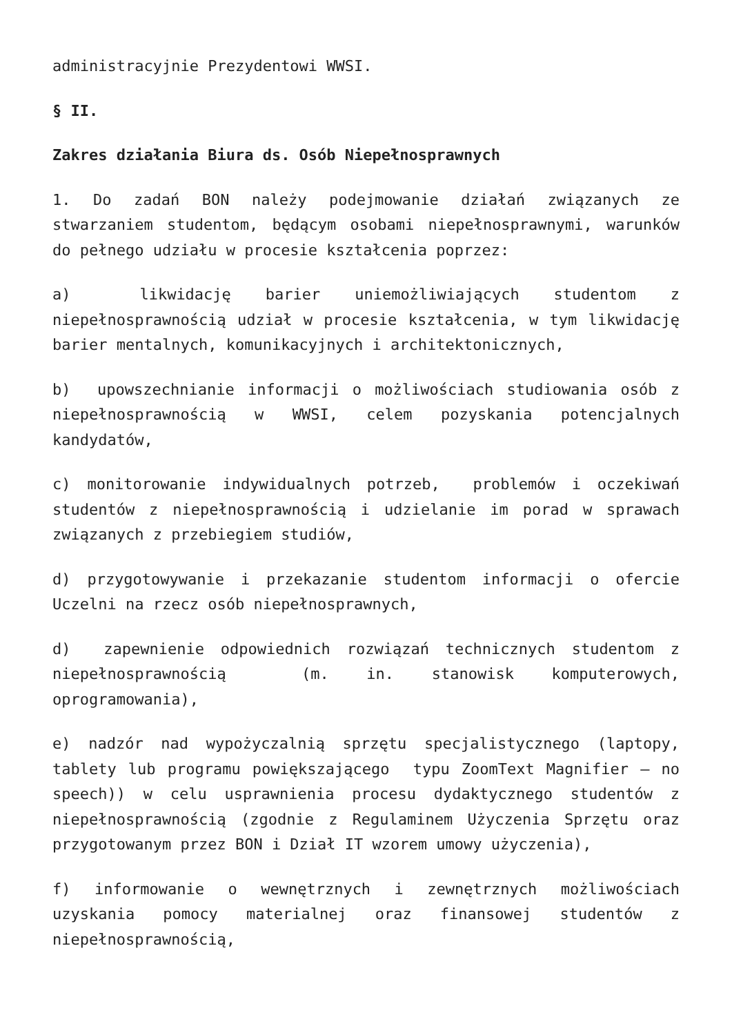administracyjnie Prezydentowi WWSI.
§ II.
Zakres działania Biura ds. Osób Niepełnosprawnych
1. Do zadań BON należy podejmowanie działań związanych ze stwarzaniem studentom, będącym osobami niepełnosprawnymi, warunków do pełnego udziału w procesie kształcenia poprzez:
a) likwidację barier uniemożliwiających studentom z niepełnosprawnością udział w procesie kształcenia, w tym likwidację barier mentalnych, komunikacyjnych i architektonicznych,
b) upowszechnianie informacji o możliwościach studiowania osób z niepełnosprawnością w WWSI, celem pozyskania potencjalnych kandydatów,
c) monitorowanie indywidualnych potrzeb, problemów i oczekiwań studentów z niepełnosprawnością i udzielanie im porad w sprawach związanych z przebiegiem studiów,
d) przygotowywanie i przekazanie studentom informacji o ofercie Uczelni na rzecz osób niepełnosprawnych,
d) zapewnienie odpowiednich rozwiązań technicznych studentom z niepełnosprawnością (m. in. stanowisk komputerowych, oprogramowania),
e) nadzór nad wypożyczalnią sprzętu specjalistycznego (laptopy, tablety lub programu powiększającego typu ZoomText Magnifier – no speech)) w celu usprawnienia procesu dydaktycznego studentów z niepełnosprawnością (zgodnie z Regulaminem Użyczenia Sprzętu oraz przygotowanym przez BON i Dział IT wzorem umowy użyczenia),
f) informowanie o wewnętrznych i zewnętrznych możliwościach uzyskania pomocy materialnej oraz finansowej studentów z niepełnosprawnością,